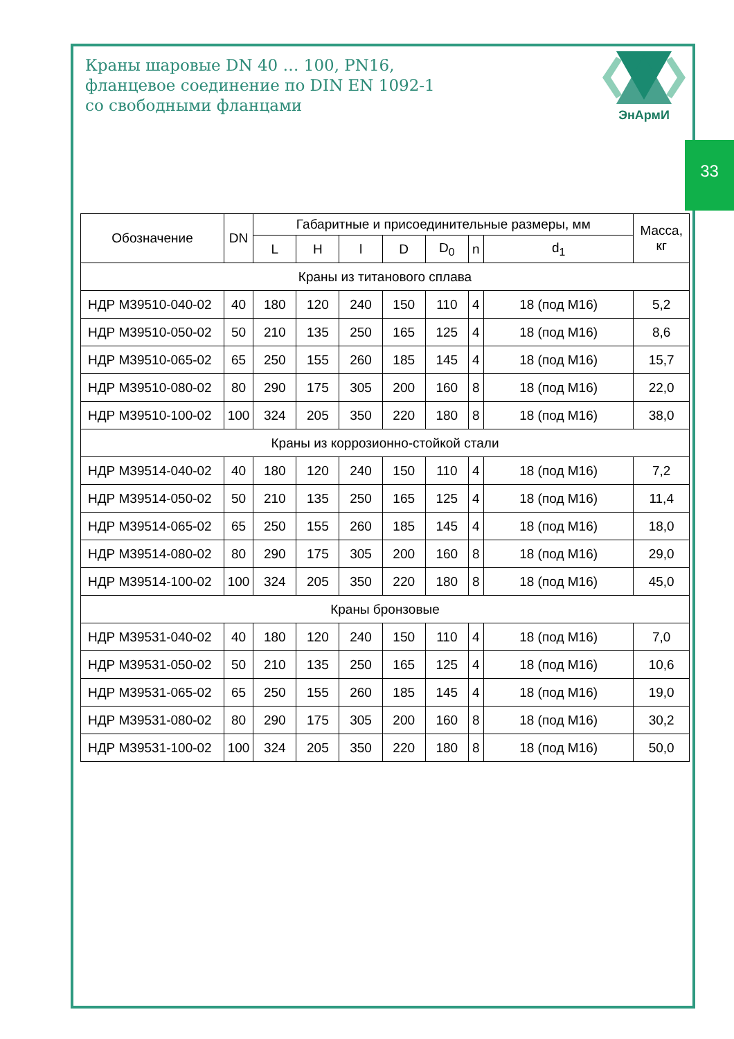Краны шаровые DN 40 … 100, PN16,
фланцевое соединение по DIN EN 1092-1
со свободными фланцами
ЭнАрмИ
33
| Обозначение | DN | Габаритные и присоединительные размеры, мм | | | | | | | Масса, кг |
| --- | --- | --- | --- | --- | --- | --- | --- | --- | --- |
| | | L | H | l | D | D<sub>0</sub> | n | d<sub>1</sub> | |
| Краны из титанового сплава | | | | | | | | | |
| НДР М39510-040-02 | 40 | 180 | 120 | 240 | 150 | 110 | 4 | 18 (под М16) | 5,2 |
| НДР М39510-050-02 | 50 | 210 | 135 | 250 | 165 | 125 | 4 | 18 (под М16) | 8,6 |
| НДР М39510-065-02 | 65 | 250 | 155 | 260 | 185 | 145 | 4 | 18 (под М16) | 15,7 |
| НДР М39510-080-02 | 80 | 290 | 175 | 305 | 200 | 160 | 8 | 18 (под М16) | 22,0 |
| НДР М39510-100-02 | 100 | 324 | 205 | 350 | 220 | 180 | 8 | 18 (под М16) | 38,0 |
| Краны из коррозионно-стойкой стали | | | | | | | | | |
| НДР М39514-040-02 | 40 | 180 | 120 | 240 | 150 | 110 | 4 | 18 (под М16) | 7,2 |
| НДР М39514-050-02 | 50 | 210 | 135 | 250 | 165 | 125 | 4 | 18 (под М16) | 11,4 |
| НДР М39514-065-02 | 65 | 250 | 155 | 260 | 185 | 145 | 4 | 18 (под М16) | 18,0 |
| НДР М39514-080-02 | 80 | 290 | 175 | 305 | 200 | 160 | 8 | 18 (под М16) | 29,0 |
| НДР М39514-100-02 | 100 | 324 | 205 | 350 | 220 | 180 | 8 | 18 (под М16) | 45,0 |
| Краны бронзовые | | | | | | | | | |
| НДР М39531-040-02 | 40 | 180 | 120 | 240 | 150 | 110 | 4 | 18 (под М16) | 7,0 |
| НДР М39531-050-02 | 50 | 210 | 135 | 250 | 165 | 125 | 4 | 18 (под М16) | 10,6 |
| НДР М39531-065-02 | 65 | 250 | 155 | 260 | 185 | 145 | 4 | 18 (под М16) | 19,0 |
| НДР М39531-080-02 | 80 | 290 | 175 | 305 | 200 | 160 | 8 | 18 (под М16) | 30,2 |
| НДР М39531-100-02 | 100 | 324 | 205 | 350 | 220 | 180 | 8 | 18 (под М16) | 50,0 |